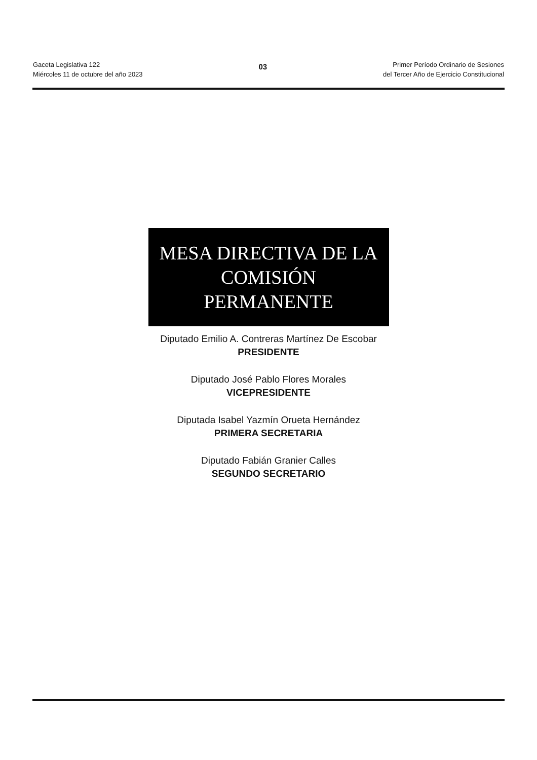Gaceta Legislativa 122
Miércoles 11 de octubre del año 2023
03
Primer Período Ordinario de Sesiones
del Tercer Año de Ejercicio Constitucional
MESA DIRECTIVA DE LA COMISIÓN PERMANENTE
Diputado Emilio A. Contreras Martínez De Escobar
PRESIDENTE
Diputado José Pablo Flores Morales
VICEPRESIDENTE
Diputada Isabel Yazmín Orueta Hernández
PRIMERA SECRETARIA
Diputado Fabián Granier Calles
SEGUNDO SECRETARIO